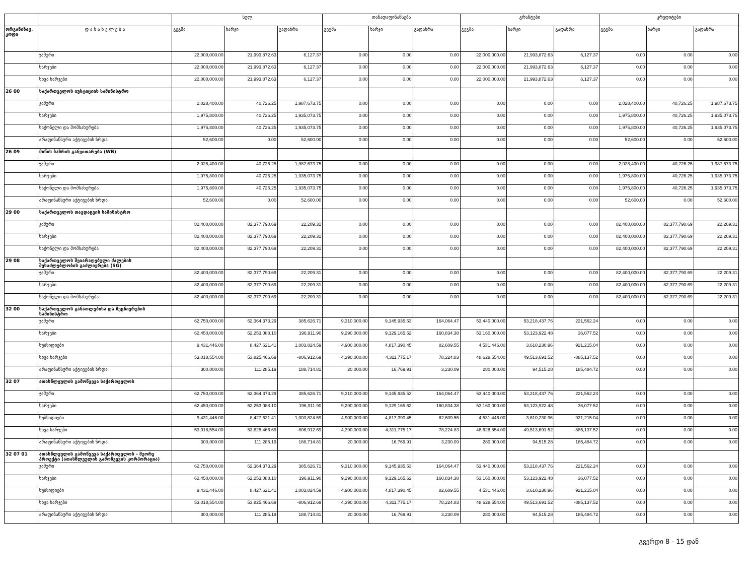| | | სულ | | | თანადაფინანსება | | | გრანტები | | | კრედიტები | | |
| --- | --- | --- | --- | --- | --- | --- | --- | --- | --- | --- | --- | --- | --- |
| ორგანიზაც. კოდი | დ ა ს ა ხ ე ლ ე ბ ა | გეგმა | ხარჯი | გადახრა | გეგმა | ხარჯი | გადახრა | გეგმა | ხარჯი | გადახრა | გეგმა | ხარჯი | გადახრა |
| | ჯამური | 22,000,000.00 | 21,993,872.63 | 6,127.37 | 0.00 | 0.00 | 0.00 | 22,000,000.00 | 21,993,872.63 | 6,127.37 | 0.00 | 0.00 | 0.00 |
| | ხარჯები | 22,000,000.00 | 21,993,872.63 | 6,127.37 | 0.00 | 0.00 | 0.00 | 22,000,000.00 | 21,993,872.63 | 6,127.37 | 0.00 | 0.00 | 0.00 |
| | სხვა ხარჯები | 22,000,000.00 | 21,993,872.63 | 6,127.37 | 0.00 | 0.00 | 0.00 | 22,000,000.00 | 21,993,872.63 | 6,127.37 | 0.00 | 0.00 | 0.00 |
| 26 00 | საქართველოს იუსტიციის სამინისტრო | | | | | | | | | | | | |
| | ჯამური | 2,028,400.00 | 40,726.25 | 1,987,673.75 | 0.00 | 0.00 | 0.00 | 0.00 | 0.00 | 0.00 | 2,028,400.00 | 40,726.25 | 1,987,673.75 |
| | ხარჯები | 1,975,800.00 | 40,726.25 | 1,935,073.75 | 0.00 | 0.00 | 0.00 | 0.00 | 0.00 | 0.00 | 1,975,800.00 | 40,726.25 | 1,935,073.75 |
| | საქონელი და მომსახურება | 1,975,800.00 | 40,726.25 | 1,935,073.75 | 0.00 | 0.00 | 0.00 | 0.00 | 0.00 | 0.00 | 1,975,800.00 | 40,726.25 | 1,935,073.75 |
| | არაფინანსური აქტივების ზრდა | 52,600.00 | 0.00 | 52,600.00 | 0.00 | 0.00 | 0.00 | 0.00 | 0.00 | 0.00 | 52,600.00 | 0.00 | 52,600.00 |
| 26 09 | მიწის ბაზრის განვითარება (WB) | | | | | | | | | | | | |
| | ჯამური | 2,028,400.00 | 40,726.25 | 1,987,673.75 | 0.00 | 0.00 | 0.00 | 0.00 | 0.00 | 0.00 | 2,028,400.00 | 40,726.25 | 1,987,673.75 |
| | ხარჯები | 1,975,800.00 | 40,726.25 | 1,935,073.75 | 0.00 | 0.00 | 0.00 | 0.00 | 0.00 | 0.00 | 1,975,800.00 | 40,726.25 | 1,935,073.75 |
| | საქონელი და მომსახურება | 1,975,800.00 | 40,726.25 | 1,935,073.75 | 0.00 | 0.00 | 0.00 | 0.00 | 0.00 | 0.00 | 1,975,800.00 | 40,726.25 | 1,935,073.75 |
| | არაფინანსური აქტივების ზრდა | 52,600.00 | 0.00 | 52,600.00 | 0.00 | 0.00 | 0.00 | 0.00 | 0.00 | 0.00 | 52,600.00 | 0.00 | 52,600.00 |
| 29 00 | საქართველოს თავდაცვის სამინისტრო | | | | | | | | | | | | |
| | ჯამური | 82,400,000.00 | 82,377,790.69 | 22,209.31 | 0.00 | 0.00 | 0.00 | 0.00 | 0.00 | 0.00 | 82,400,000.00 | 82,377,790.69 | 22,209.31 |
| | ხარჯები | 82,400,000.00 | 82,377,790.69 | 22,209.31 | 0.00 | 0.00 | 0.00 | 0.00 | 0.00 | 0.00 | 82,400,000.00 | 82,377,790.69 | 22,209.31 |
| | საქონელი და მომსახურება | 82,400,000.00 | 82,377,790.69 | 22,209.31 | 0.00 | 0.00 | 0.00 | 0.00 | 0.00 | 0.00 | 82,400,000.00 | 82,377,790.69 | 22,209.31 |
| 29 08 | საქართველოს შეიარაღებული ძალების შესაძლებლობის გაძლიერება (SG) | | | | | | | | | | | | |
| | ჯამური | 82,400,000.00 | 82,377,790.69 | 22,209.31 | 0.00 | 0.00 | 0.00 | 0.00 | 0.00 | 0.00 | 82,400,000.00 | 82,377,790.69 | 22,209.31 |
| | ხარჯები | 82,400,000.00 | 82,377,790.69 | 22,209.31 | 0.00 | 0.00 | 0.00 | 0.00 | 0.00 | 0.00 | 82,400,000.00 | 82,377,790.69 | 22,209.31 |
| | საქონელი და მომსახურება | 82,400,000.00 | 82,377,790.69 | 22,209.31 | 0.00 | 0.00 | 0.00 | 0.00 | 0.00 | 0.00 | 82,400,000.00 | 82,377,790.69 | 22,209.31 |
| 32 00 | საქართველოს განათლებისა და მეცნიერების სამინისტრო | | | | | | | | | | | | |
| | ჯამური | 62,750,000.00 | 62,364,373.29 | 385,626.71 | 9,310,000.00 | 9,145,935.53 | 164,064.47 | 53,440,000.00 | 53,218,437.76 | 221,562.24 | 0.00 | 0.00 | 0.00 |
| | ხარჯები | 62,450,000.00 | 62,253,088.10 | 196,911.90 | 9,290,000.00 | 9,129,165.62 | 160,834.38 | 53,160,000.00 | 53,123,922.48 | 36,077.52 | 0.00 | 0.00 | 0.00 |
| | სუბსიდიები | 9,431,446.00 | 8,427,621.41 | 1,003,824.59 | 4,900,000.00 | 4,817,390.45 | 82,609.55 | 4,531,446.00 | 3,610,230.96 | 921,215.04 | 0.00 | 0.00 | 0.00 |
| | სხვა ხარჯები | 53,018,554.00 | 53,825,466.69 | -806,912.69 | 4,390,000.00 | 4,311,775.17 | 78,224.83 | 48,628,554.00 | 49,513,691.52 | -885,137.52 | 0.00 | 0.00 | 0.00 |
| | არაფინანსური აქტივების ზრდა | 300,000.00 | 111,285.19 | 188,714.81 | 20,000.00 | 16,769.91 | 3,230.09 | 280,000.00 | 94,515.28 | 185,484.72 | 0.00 | 0.00 | 0.00 |
| 32 07 | ათასწლეულის გამოწვევა საქართველოს | | | | | | | | | | | | |
| | ჯამური | 62,750,000.00 | 62,364,373.29 | 385,626.71 | 9,310,000.00 | 9,145,935.53 | 164,064.47 | 53,440,000.00 | 53,218,437.76 | 221,562.24 | 0.00 | 0.00 | 0.00 |
| | ხარჯები | 62,450,000.00 | 62,253,088.10 | 196,911.90 | 9,290,000.00 | 9,129,165.62 | 160,834.38 | 53,160,000.00 | 53,123,922.48 | 36,077.52 | 0.00 | 0.00 | 0.00 |
| | სუბსიდიები | 9,431,446.00 | 8,427,621.41 | 1,003,824.59 | 4,900,000.00 | 4,817,390.45 | 82,609.55 | 4,531,446.00 | 3,610,230.96 | 921,215.04 | 0.00 | 0.00 | 0.00 |
| | სხვა ხარჯები | 53,018,554.00 | 53,825,466.69 | -806,912.69 | 4,390,000.00 | 4,311,775.17 | 78,224.83 | 48,628,554.00 | 49,513,691.52 | -885,137.52 | 0.00 | 0.00 | 0.00 |
| | არაფინანსური აქტივების ზრდა | 300,000.00 | 111,285.19 | 188,714.81 | 20,000.00 | 16,769.91 | 3,230.09 | 280,000.00 | 94,515.28 | 185,484.72 | 0.00 | 0.00 | 0.00 |
| 32 07 01 | ათასწლეულის გამოწვევა საქართველოს - მეორე პროექტი (ათასწლეულის გამოწვევის კორპორაცია) | | | | | | | | | | | | |
| | ჯამური | 62,750,000.00 | 62,364,373.29 | 385,626.71 | 9,310,000.00 | 9,145,935.53 | 164,064.47 | 53,440,000.00 | 53,218,437.76 | 221,562.24 | 0.00 | 0.00 | 0.00 |
| | ხარჯები | 62,450,000.00 | 62,253,088.10 | 196,911.90 | 9,290,000.00 | 9,129,165.62 | 160,834.38 | 53,160,000.00 | 53,123,922.48 | 36,077.52 | 0.00 | 0.00 | 0.00 |
| | სუბსიდიები | 9,431,446.00 | 8,427,621.41 | 1,003,824.59 | 4,900,000.00 | 4,817,390.45 | 82,609.55 | 4,531,446.00 | 3,610,230.96 | 921,215.04 | 0.00 | 0.00 | 0.00 |
| | სხვა ხარჯები | 53,018,554.00 | 53,825,466.69 | -806,912.69 | 4,390,000.00 | 4,311,775.17 | 78,224.83 | 48,628,554.00 | 49,513,691.52 | -885,137.52 | 0.00 | 0.00 | 0.00 |
| | არაფინანსური აქტივების ზრდა | 300,000.00 | 111,285.19 | 188,714.81 | 20,000.00 | 16,769.91 | 3,230.09 | 280,000.00 | 94,515.28 | 185,484.72 | 0.00 | 0.00 | 0.00 |
გვერდი 8 - 15 დან